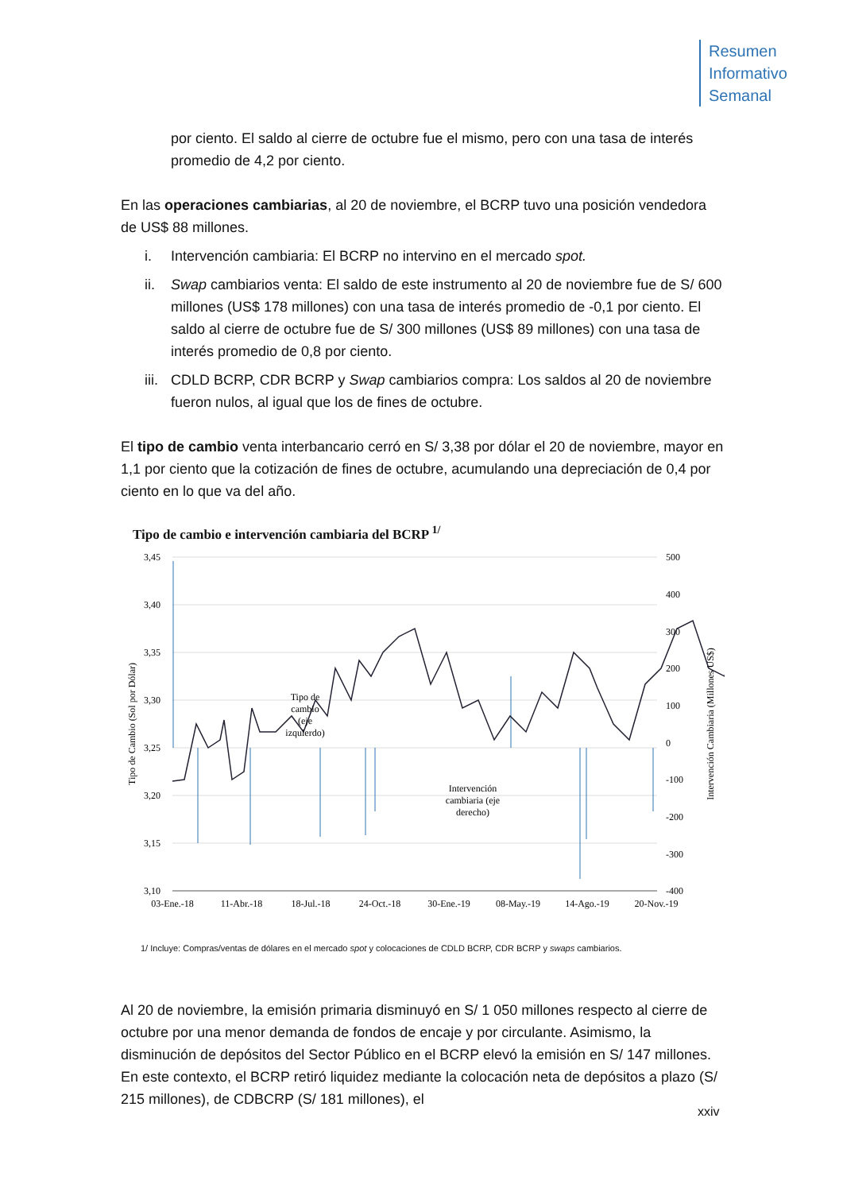Resumen
Informativo
Semanal
por ciento. El saldo al cierre de octubre fue el mismo, pero con una tasa de interés promedio de 4,2 por ciento.
En las operaciones cambiarias, al 20 de noviembre, el BCRP tuvo una posición vendedora de US$ 88 millones.
i. Intervención cambiaria: El BCRP no intervino en el mercado spot.
ii. Swap cambiarios venta: El saldo de este instrumento al 20 de noviembre fue de S/ 600 millones (US$ 178 millones) con una tasa de interés promedio de -0,1 por ciento. El saldo al cierre de octubre fue de S/ 300 millones (US$ 89 millones) con una tasa de interés promedio de 0,8 por ciento.
iii. CDLD BCRP, CDR BCRP y Swap cambiarios compra: Los saldos al 20 de noviembre fueron nulos, al igual que los de fines de octubre.
El tipo de cambio venta interbancario cerró en S/ 3,38 por dólar el 20 de noviembre, mayor en 1,1 por ciento que la cotización de fines de octubre, acumulando una depreciación de 0,4 por ciento en lo que va del año.
Tipo de cambio e intervención cambiaria del BCRP <sup>1/</sup>
3,45
3,40
3,35
3,30
3,25
3,20
3,15
3,10
500
400
300
200
100
0
-100
-200
-300
-400
03-Ene.-18
11-Abr.-18
18-Jul.-18
24-Oct.-18
30-Ene.-19
08-May.-19
14-Ago.-19
20-Nov.-19
Tipo de Cambio (Sol por Dólar)
Intervención Cambiaria (Millones US$)
Tipo de cambio (eje izquierdo)
Intervención cambiaria (eje derecho)
1/ Incluye: Compras/ventas de dólares en el mercado spot y colocaciones de CDLD BCRP, CDR BCRP y swaps cambiarios.
Al 20 de noviembre, la emisión primaria disminuyó en S/ 1 050 millones respecto al cierre de octubre por una menor demanda de fondos de encaje y por circulante. Asimismo, la disminución de depósitos del Sector Público en el BCRP elevó la emisión en S/ 147 millones. En este contexto, el BCRP retiró liquidez mediante la colocación neta de depósitos a plazo (S/ 215 millones), de CDBCRP (S/ 181 millones), el
xxiv